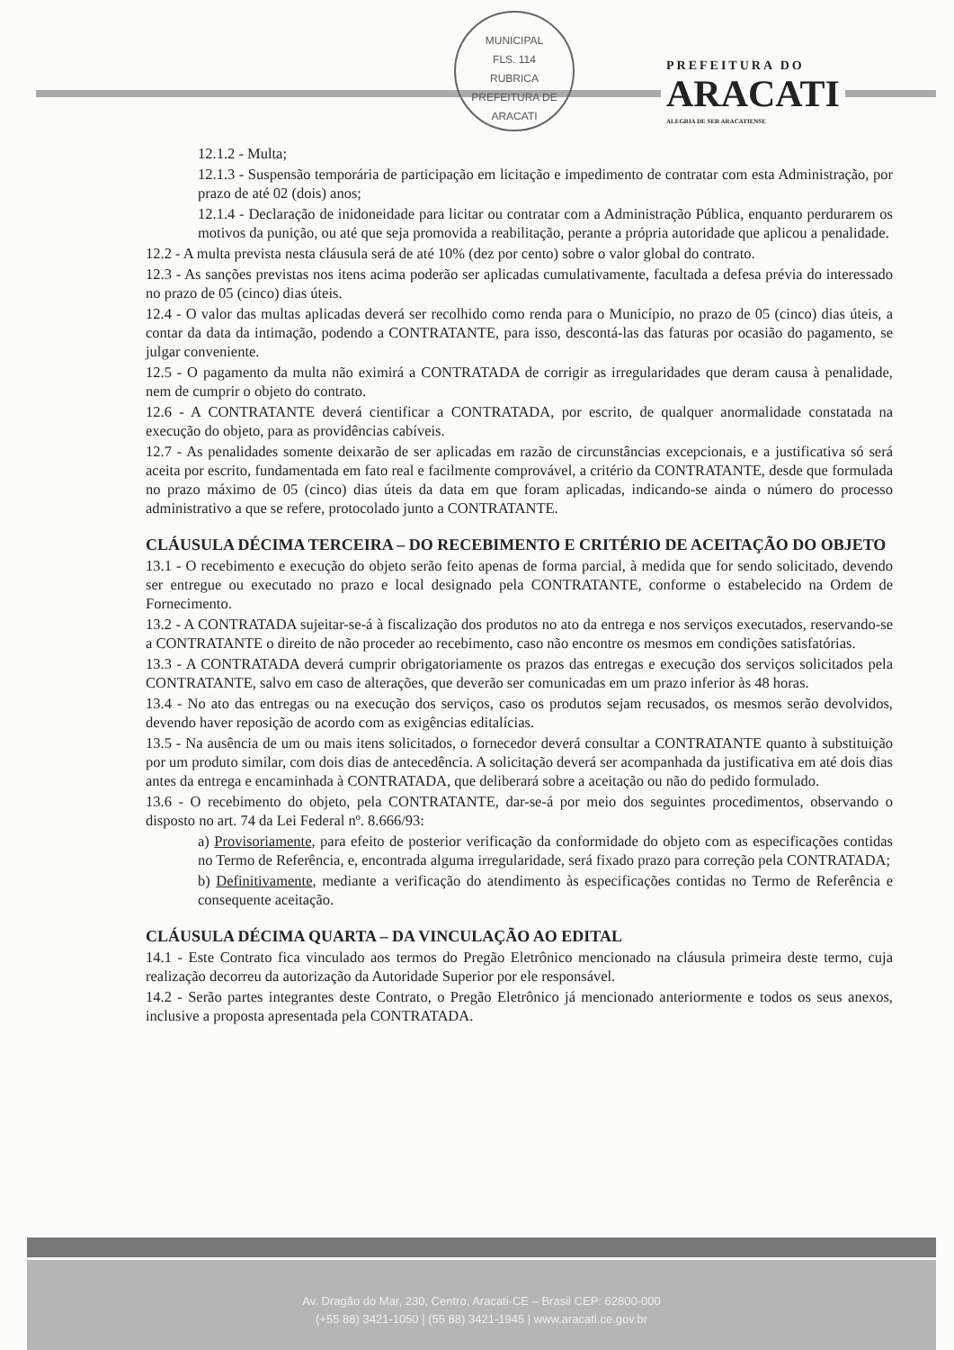MUNICIPAL
FLS. 114
RUBRICA
PREFEITURA DE ARACATI
PREFEITURA DO
ARACATI
ALEGRIA DE SER ARACATIENSE
12.1.2 - Multa;
12.1.3 - Suspensão temporária de participação em licitação e impedimento de contratar com esta Administração, por prazo de até 02 (dois) anos;
12.1.4 - Declaração de inidoneidade para licitar ou contratar com a Administração Pública, enquanto perdurarem os motivos da punição, ou até que seja promovida a reabilitação, perante a própria autoridade que aplicou a penalidade.
12.2 - A multa prevista nesta cláusula será de até 10% (dez por cento) sobre o valor global do contrato.
12.3 - As sanções previstas nos itens acima poderão ser aplicadas cumulativamente, facultada a defesa prévia do interessado no prazo de 05 (cinco) dias úteis.
12.4 - O valor das multas aplicadas deverá ser recolhido como renda para o Município, no prazo de 05 (cinco) dias úteis, a contar da data da intimação, podendo a CONTRATANTE, para isso, descontá-las das faturas por ocasião do pagamento, se julgar conveniente.
12.5 - O pagamento da multa não eximirá a CONTRATADA de corrigir as irregularidades que deram causa à penalidade, nem de cumprir o objeto do contrato.
12.6 - A CONTRATANTE deverá cientificar a CONTRATADA, por escrito, de qualquer anormalidade constatada na execução do objeto, para as providências cabíveis.
12.7 - As penalidades somente deixarão de ser aplicadas em razão de circunstâncias excepcionais, e a justificativa só será aceita por escrito, fundamentada em fato real e facilmente comprovável, a critério da CONTRATANTE, desde que formulada no prazo máximo de 05 (cinco) dias úteis da data em que foram aplicadas, indicando-se ainda o número do processo administrativo a que se refere, protocolado junto a CONTRATANTE.
CLÁUSULA DÉCIMA TERCEIRA – DO RECEBIMENTO E CRITÉRIO DE ACEITAÇÃO DO OBJETO
13.1 - O recebimento e execução do objeto serão feito apenas de forma parcial, à medida que for sendo solicitado, devendo ser entregue ou executado no prazo e local designado pela CONTRATANTE, conforme o estabelecido na Ordem de Fornecimento.
13.2 - A CONTRATADA sujeitar-se-á à fiscalização dos produtos no ato da entrega e nos serviços executados, reservando-se a CONTRATANTE o direito de não proceder ao recebimento, caso não encontre os mesmos em condições satisfatórias.
13.3 - A CONTRATADA deverá cumprir obrigatoriamente os prazos das entregas e execução dos serviços solicitados pela CONTRATANTE, salvo em caso de alterações, que deverão ser comunicadas em um prazo inferior às 48 horas.
13.4 - No ato das entregas ou na execução dos serviços, caso os produtos sejam recusados, os mesmos serão devolvidos, devendo haver reposição de acordo com as exigências editalícias.
13.5 - Na ausência de um ou mais itens solicitados, o fornecedor deverá consultar a CONTRATANTE quanto à substituição por um produto similar, com dois dias de antecedência. A solicitação deverá ser acompanhada da justificativa em até dois dias antes da entrega e encaminhada à CONTRATADA, que deliberará sobre a aceitação ou não do pedido formulado.
13.6 - O recebimento do objeto, pela CONTRATANTE, dar-se-á por meio dos seguintes procedimentos, observando o disposto no art. 74 da Lei Federal nº. 8.666/93:
a) Provisoriamente, para efeito de posterior verificação da conformidade do objeto com as especificações contidas no Termo de Referência, e, encontrada alguma irregularidade, será fixado prazo para correção pela CONTRATADA;
b) Definitivamente, mediante a verificação do atendimento às especificações contidas no Termo de Referência e consequente aceitação.
CLÁUSULA DÉCIMA QUARTA – DA VINCULAÇÃO AO EDITAL
14.1 - Este Contrato fica vinculado aos termos do Pregão Eletrônico mencionado na cláusula primeira deste termo, cuja realização decorreu da autorização da Autoridade Superior por ele responsável.
14.2 - Serão partes integrantes deste Contrato, o Pregão Eletrônico já mencionado anteriormente e todos os seus anexos, inclusive a proposta apresentada pela CONTRATADA.
Av. Dragão do Mar, 230, Centro, Aracati-CE – Brasil CEP: 62800-000
(+55 88) 3421-1050 | (55 88) 3421-1945 | www.aracati.ce.gov.br